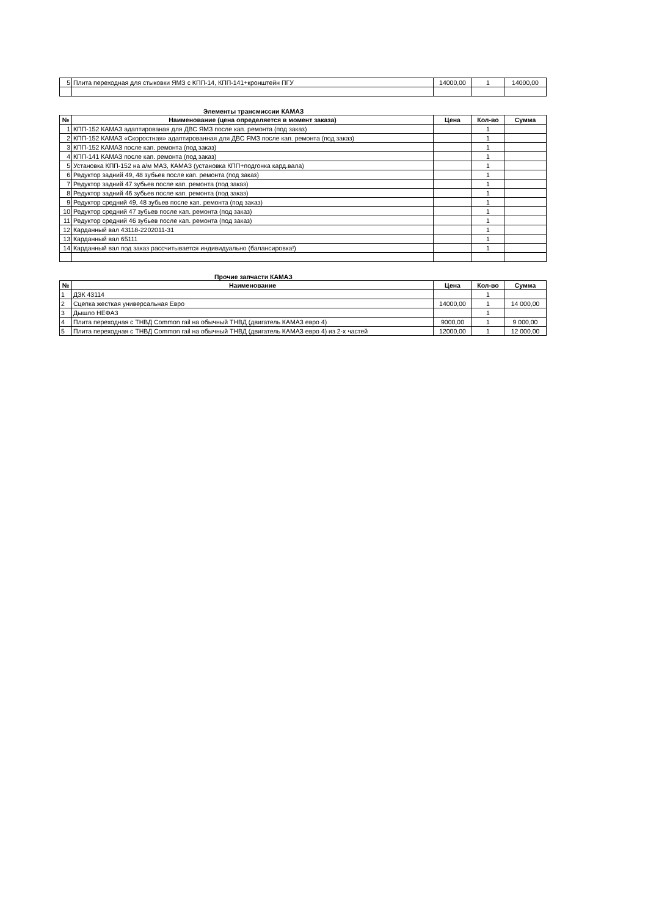| 5 | Плита переходная для стыковки ЯМЗ с КПП-14, КПП-141+кронштейн ПГУ | 14000,00 | 1 | 14000,00 |
Элементы трансмиссии КАМАЗ
| № | Наименование (цена определяется в момент заказа) | Цена | Кол-во | Сумма |
| --- | --- | --- | --- | --- |
| 1 | КПП-152 КАМАЗ адаптированая для ДВС ЯМЗ после кап. ремонта (под заказ) | | 1 | |
| 2 | КПП-152 КАМАЗ «Скоростная» адаптированная для ДВС ЯМЗ после кап. ремонта (под заказ) | | 1 | |
| 3 | КПП-152 КАМАЗ после кап. ремонта (под заказ) | | 1 | |
| 4 | КПП-141 КАМАЗ после кап. ремонта (под заказ) | | 1 | |
| 5 | Установка КПП-152 на а/м МАЗ, КАМАЗ (установка КПП+подгонка кард.вала) | | 1 | |
| 6 | Редуктор задний 49, 48 зубьев после кап. ремонта (под заказ) | | 1 | |
| 7 | Редуктор задний 47 зубьев после кап. ремонта (под заказ) | | 1 | |
| 8 | Редуктор задний 46 зубьев после кап. ремонта (под заказ) | | 1 | |
| 9 | Редуктор средний 49, 48 зубьев после кап. ремонта (под заказ) | | 1 | |
| 10 | Редуктор средний 47 зубьев после кап. ремонта (под заказ) | | 1 | |
| 11 | Редуктор средний 46 зубьев после кап. ремонта (под заказ) | | 1 | |
| 12 | Карданный вал 43118-2202011-31 | | 1 | |
| 13 | Карданный вал 65111 | | 1 | |
| 14 | Карданный вал под заказ рассчитывается индивидуально (балансировка!) | | 1 | |
Прочие запчасти КАМАЗ
| № | Наименование | Цена | Кол-во | Сумма |
| --- | --- | --- | --- | --- |
| 1 | ДЗК 43114 | | 1 | |
| 2 | Сцепка жесткая универсальная Евро | 14000,00 | 1 | 14 000,00 |
| 3 | Дышло НЕФАЗ | | 1 | |
| 4 | Плита переходная с ТНВД Common rail на обычный ТНВД (двигатель КАМАЗ евро 4) | 9000,00 | 1 | 9 000,00 |
| 5 | Плита переходная с ТНВД Common rail на обычный ТНВД (двигатель КАМАЗ евро 4) из 2-х частей | 12000,00 | 1 | 12 000,00 |